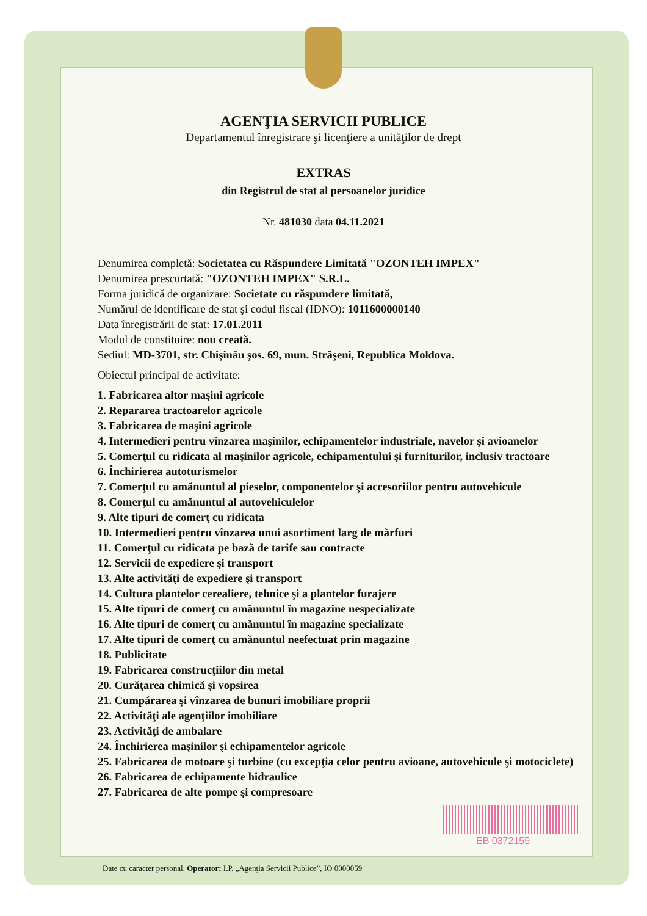AGENŢIA SERVICII PUBLICE
Departamentul înregistrare şi licenţiere a unităţilor de drept
EXTRAS
din Registrul de stat al persoanelor juridice
Nr. 481030 data 04.11.2021
Denumirea completă: Societatea cu Răspundere Limitată "OZONTEH IMPEX"
Denumirea prescurtată: "OZONTEH IMPEX" S.R.L.
Forma juridică de organizare: Societate cu răspundere limitată,
Numărul de identificare de stat şi codul fiscal (IDNO): 1011600000140
Data înregistrării de stat: 17.01.2011
Modul de constituire: nou creată.
Sediul: MD-3701, str. Chişinău şos. 69, mun. Străşeni, Republica Moldova.
Obiectul principal de activitate:
1. Fabricarea altor maşini agricole
2. Repararea tractoarelor agricole
3. Fabricarea de maşini agricole
4. Intermedieri pentru vînzarea maşinilor, echipamentelor industriale, navelor şi avioanelor
5. Comerţul cu ridicata al maşinilor agricole, echipamentului şi furniturilor, inclusiv tractoare
6. Închirierea autoturismelor
7. Comerţul cu amănuntul al pieselor, componentelor şi accesoriilor pentru autovehicule
8. Comerţul cu amănuntul al autovehiculelor
9. Alte tipuri de comerţ cu ridicata
10. Intermedieri pentru vînzarea unui asortiment larg de mărfuri
11. Comerţul cu ridicata pe bază de tarife sau contracte
12. Servicii de expediere şi transport
13. Alte activităţi de expediere şi transport
14. Cultura plantelor cerealiere, tehnice şi a plantelor furajere
15. Alte tipuri de comerţ cu amănuntul în magazine nespecializate
16. Alte tipuri de comerţ cu amănuntul în magazine specializate
17. Alte tipuri de comerţ cu amănuntul neefectuat prin magazine
18. Publicitate
19. Fabricarea construcţiilor din metal
20. Curăţarea chimică şi vopsirea
21. Cumpărarea şi vînzarea de bunuri imobiliare proprii
22. Activităţi ale agenţiilor imobiliare
23. Activităţi de ambalare
24. Închirierea maşinilor şi echipamentelor agricole
25. Fabricarea de motoare şi turbine (cu excepţia celor pentru avioane, autovehicule şi motociclete)
26. Fabricarea de echipamente hidraulice
27. Fabricarea de alte pompe şi compresoare
EB 0372155
Date cu caracter personal. Operator: I.P. „Agenţia Servicii Publice”, IO 0000059